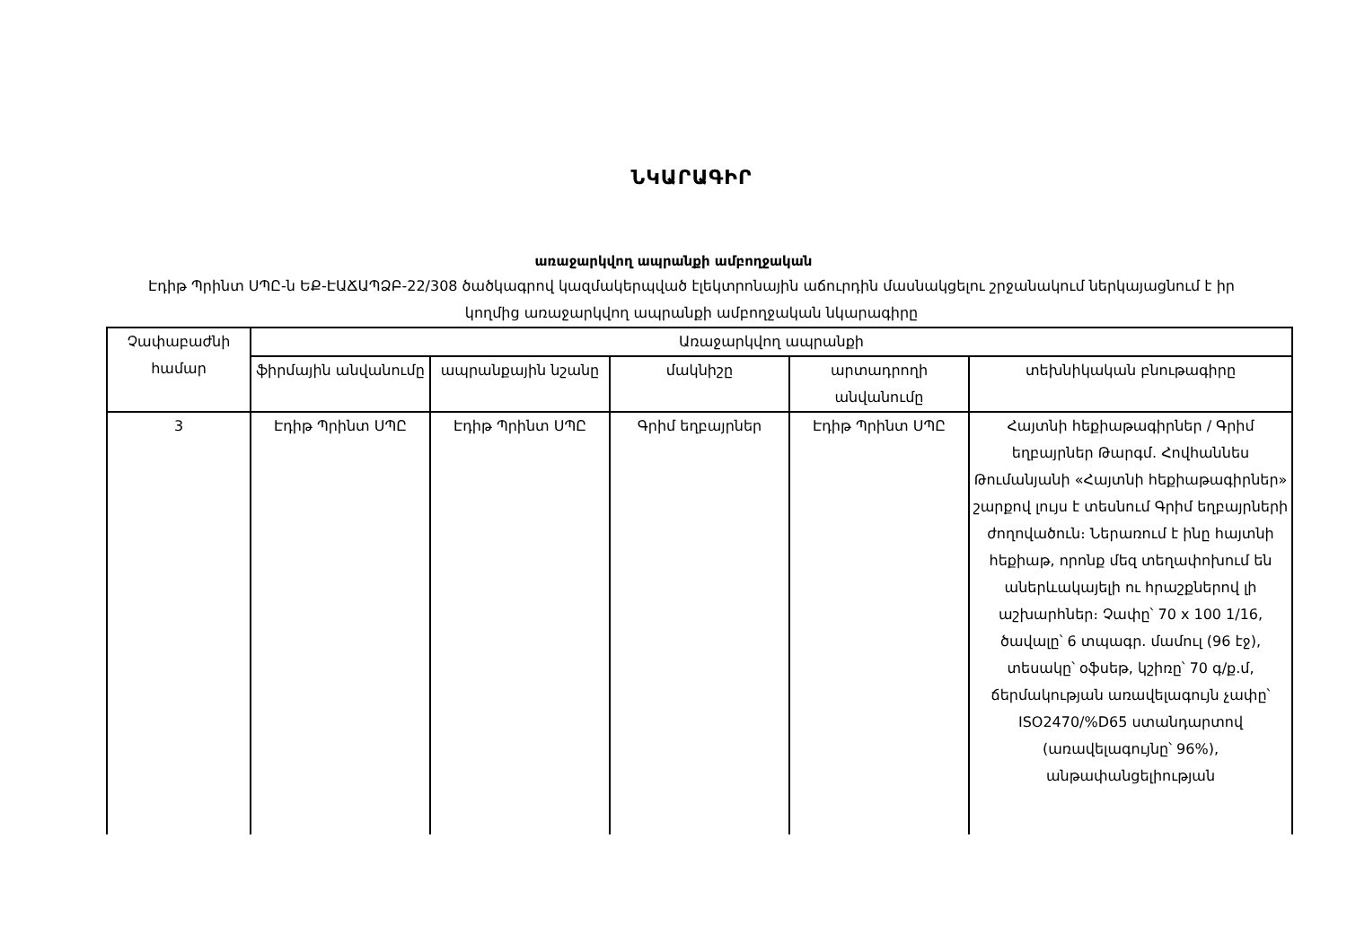ՆԿԱՐԱԳԻՐ
առաջարկվող ապրանքի ամբողջական
Էդիթ Պրինտ ՍՊԸ-ն ԵՔ-ԷԱՃԱՊՁԲ-22/308 ծածկագրով կազմակերպված էլեկտրոնային աճուրդին մասնակցելու շրջանակում ներկայացնում է իր կողմից առաջարկվող ապրանքի ամբողջական նկարագիրը
| Չափաբաժնի համար | Առաջարկվող ապրանքի | | | | |
| --- | --- | --- | --- | --- | --- |
| | ֆիրմային անվանումը | ապրանքային նշանը | մակնիշը | արտադրողի անվանումը | տեխնիկական բնութագիրը |
| 3 | Էդիթ Պրինտ ՍՊԸ | Էդիթ Պրինտ ՍՊԸ | Գրիմ եղբայրներ | Էդիթ Պրինտ ՍՊԸ | Հայտնի հեքիաթագիրներ / Գրիմ եղբայրներ Թարգմ. Հովհաննես Թումանյանի «Հայտնի հեքիաթագիրներ» շարքով լույս է տեսնում Գրիմ եղբայրների ժողովածուն։ Ներառում է ինը հայտնի հեքիաթ, որոնք մեզ տեղափոխում են աներևակայելի ու հրաշքներով լի աշխարհներ։ Չափը՝ 70 x 100 1/16, ծավալը՝ 6 տպագր. մամուլ (96 էջ), տեսակը՝ օֆսեթ, կշիռը՝ 70 գ/ք.մ, ճերմակության առավելագույն չափը՝ ISO2470/%D65 ստանդարտով (առավելագույնը՝ 96%), անթափանցելիության |